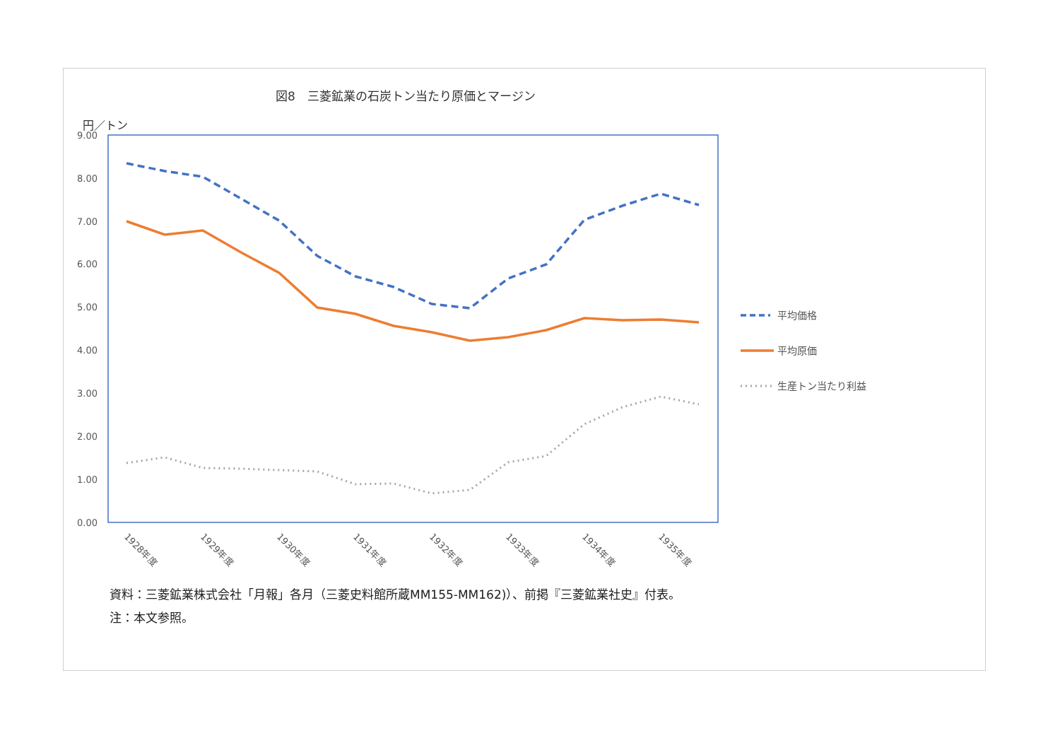図8　三菱鉱業の石炭トン当たり原価とマージン
円／トン
9.00
8.00
7.00
6.00
5.00
4.00
3.00
2.00
1.00
0.00
1928年度
1929年度
1930年度
1931年度
1932年度
1933年度
1934年度
1935年度
平均価格
平均原価
生産トン当たり利益
資料：三菱鉱業株式会社「月報」各月（三菱史料館所蔵MM155-MM162)）、前掲『三菱鉱業社史』付表。
注：本文参照。